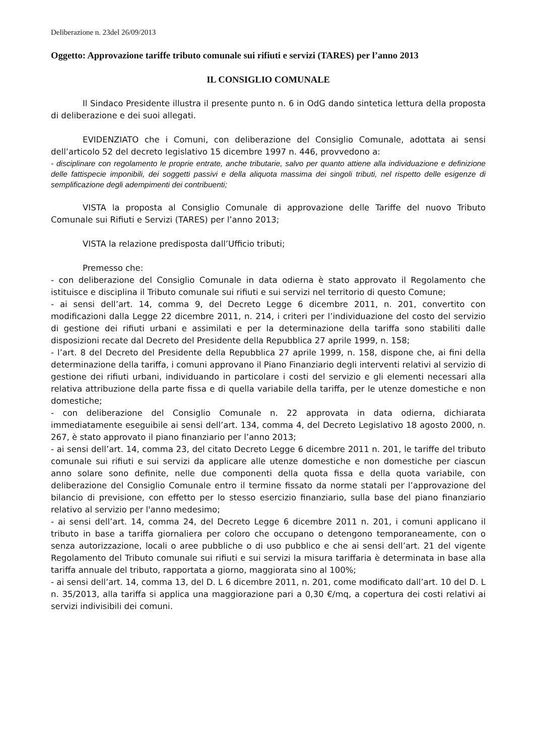Deliberazione n. 23del 26/09/2013
Oggetto: Approvazione tariffe tributo comunale sui rifiuti e servizi (TARES) per l’anno 2013
IL CONSIGLIO COMUNALE
Il Sindaco Presidente illustra il presente punto n. 6 in OdG dando sintetica lettura della proposta di deliberazione e dei suoi allegati.
EVIDENZIATO che i Comuni, con deliberazione del Consiglio Comunale, adottata ai sensi dell’articolo 52 del decreto legislativo 15 dicembre 1997 n. 446, provvedono a:
- disciplinare con regolamento le proprie entrate, anche tributarie, salvo per quanto attiene alla individuazione e definizione delle fattispecie imponibili, dei soggetti passivi e della aliquota massima dei singoli tributi, nel rispetto delle esigenze di semplificazione degli adempimenti dei contribuenti;
VISTA la proposta al Consiglio Comunale di approvazione delle Tariffe del nuovo Tributo Comunale sui Rifiuti e Servizi (TARES) per l’anno 2013;
VISTA la relazione predisposta dall’Ufficio tributi;
Premesso che:
- con deliberazione del Consiglio Comunale in data odierna è stato approvato il Regolamento che istituisce e disciplina il Tributo comunale sui rifiuti e sui servizi nel territorio di questo Comune;
- ai sensi dell’art. 14, comma 9, del Decreto Legge 6 dicembre 2011, n. 201, convertito con modificazioni dalla Legge 22 dicembre 2011, n. 214, i criteri per l’individuazione del costo del servizio di gestione dei rifiuti urbani e assimilati e per la determinazione della tariffa sono stabiliti dalle disposizioni recate dal Decreto del Presidente della Repubblica 27 aprile 1999, n. 158;
- l’art. 8 del Decreto del Presidente della Repubblica 27 aprile 1999, n. 158, dispone che, ai fini della determinazione della tariffa, i comuni approvano il Piano Finanziario degli interventi relativi al servizio di gestione dei rifiuti urbani, individuando in particolare i costi del servizio e gli elementi necessari alla relativa attribuzione della parte fissa e di quella variabile della tariffa, per le utenze domestiche e non domestiche;
- con deliberazione del Consiglio Comunale n. 22 approvata in data odierna, dichiarata immediatamente eseguibile ai sensi dell’art. 134, comma 4, del Decreto Legislativo 18 agosto 2000, n. 267, è stato approvato il piano finanziario per l’anno 2013;
- ai sensi dell’art. 14, comma 23, del citato Decreto Legge 6 dicembre 2011 n. 201, le tariffe del tributo comunale sui rifiuti e sui servizi da applicare alle utenze domestiche e non domestiche per ciascun anno solare sono definite, nelle due componenti della quota fissa e della quota variabile, con deliberazione del Consiglio Comunale entro il termine fissato da norme statali per l’approvazione del bilancio di previsione, con effetto per lo stesso esercizio finanziario, sulla base del piano finanziario relativo al servizio per l'anno medesimo;
- ai sensi dell’art. 14, comma 24, del Decreto Legge 6 dicembre 2011 n. 201, i comuni applicano il tributo in base a tariffa giornaliera per coloro che occupano o detengono temporaneamente, con o senza autorizzazione, locali o aree pubbliche o di uso pubblico e che ai sensi dell’art. 21 del vigente Regolamento del Tributo comunale sui rifiuti e sui servizi la misura tariffaria è determinata in base alla tariffa annuale del tributo, rapportata a giorno, maggiorata sino al 100%;
- ai sensi dell’art. 14, comma 13, del D. L 6 dicembre 2011, n. 201, come modificato dall’art. 10 del D. L n. 35/2013, alla tariffa si applica una maggiorazione pari a 0,30 €/mq, a copertura dei costi relativi ai servizi indivisibili dei comuni.